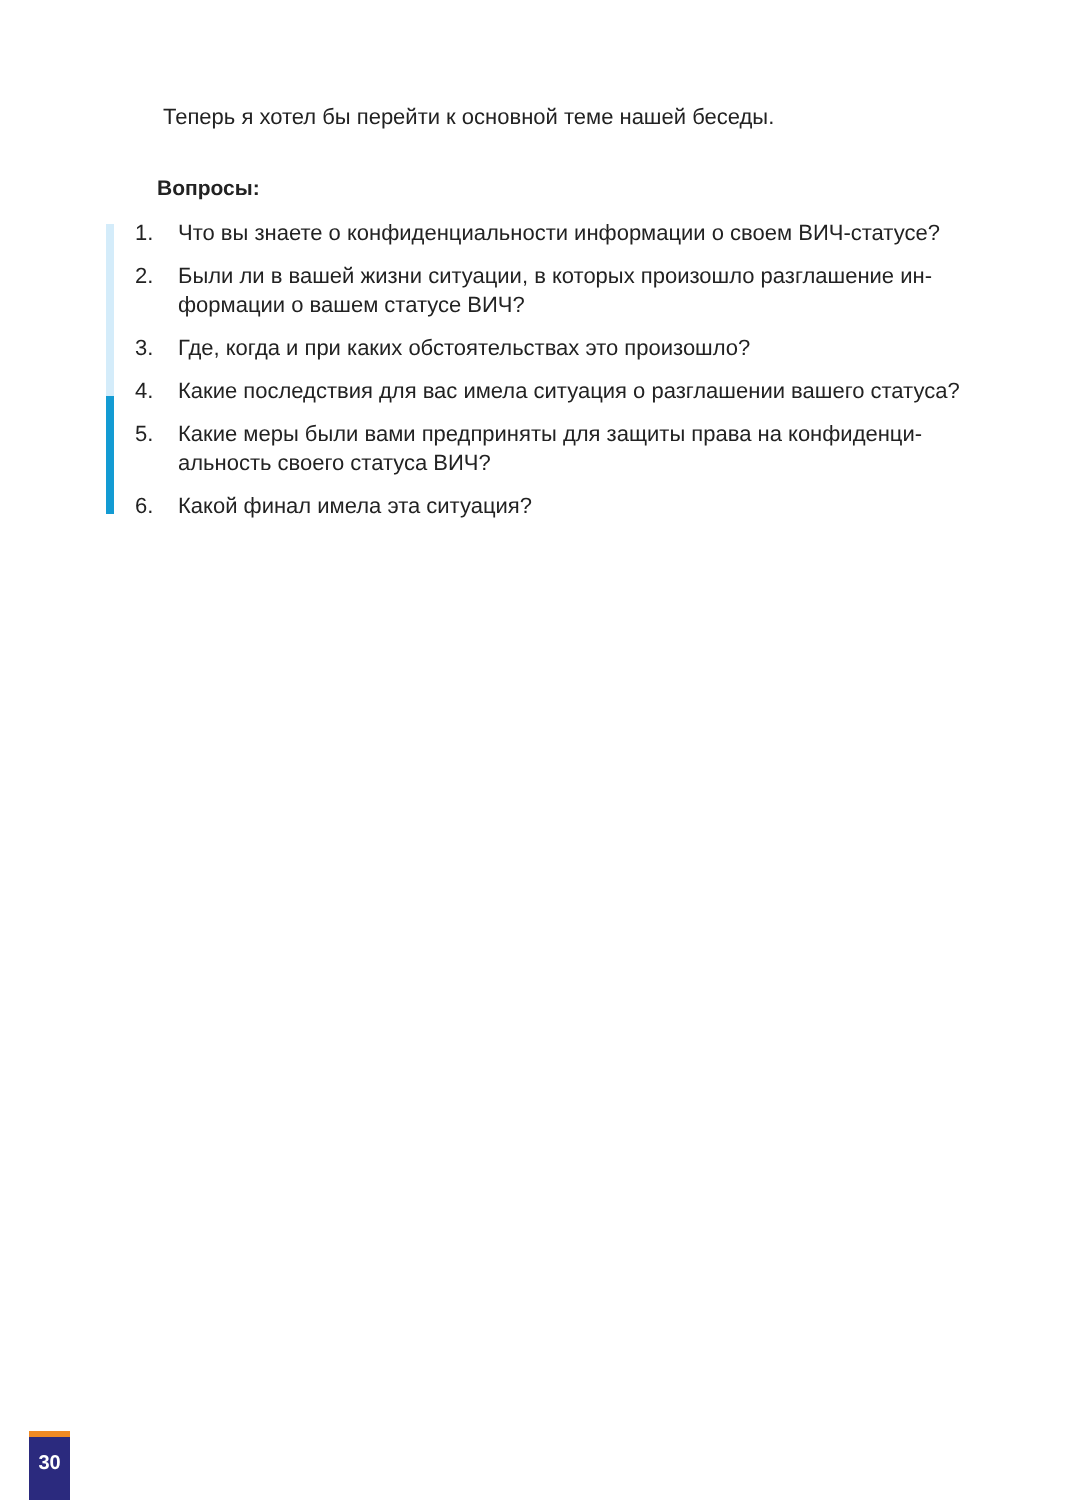Теперь я хотел бы перейти к основной теме нашей беседы.
Вопросы:
1. Что вы знаете о конфиденциальности информации о своем ВИЧ-статусе?
2. Были ли в вашей жизни ситуации, в которых произошло разглашение ин-формации о вашем статусе ВИЧ?
3. Где, когда и при каких обстоятельствах это произошло?
4. Какие последствия для вас имела ситуация о разглашении вашего статуса?
5. Какие меры были вами предприняты для защиты права на конфиденци-альность своего статуса ВИЧ?
6. Какой финал имела эта ситуация?
30